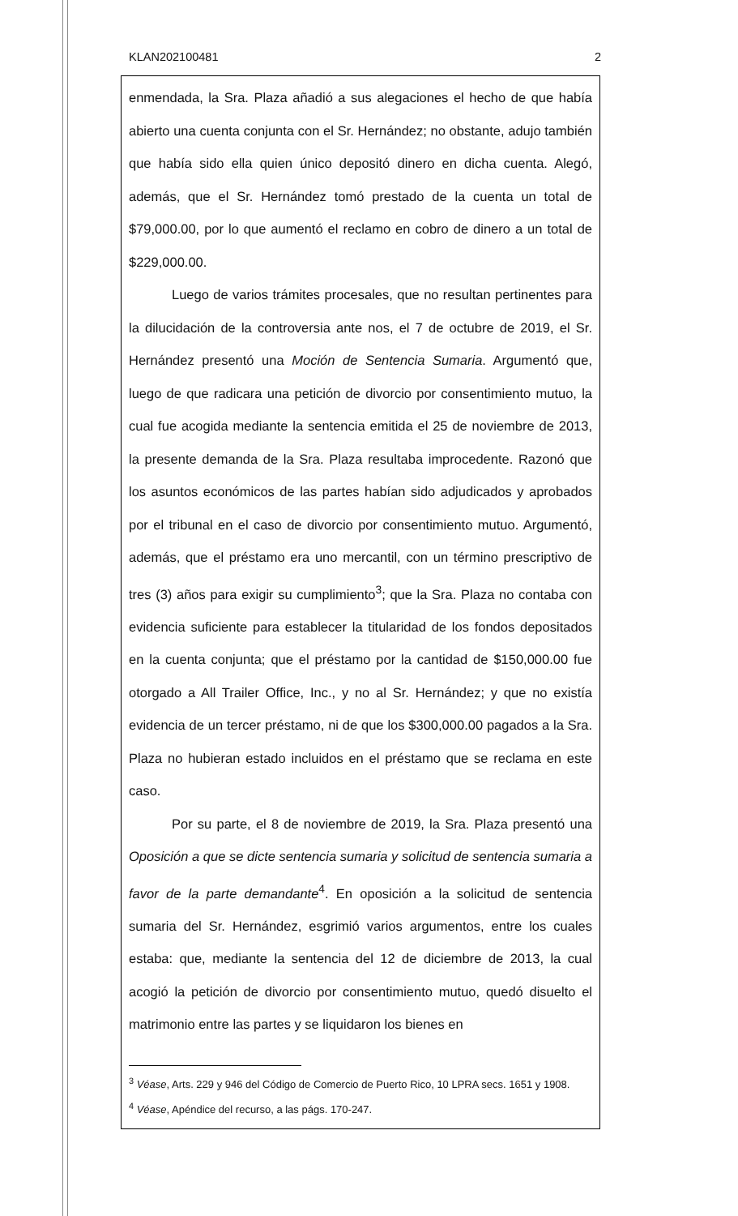KLAN202100481 2
enmendada, la Sra. Plaza añadió a sus alegaciones el hecho de que había abierto una cuenta conjunta con el Sr. Hernández; no obstante, adujo también que había sido ella quien único depositó dinero en dicha cuenta. Alegó, además, que el Sr. Hernández tomó prestado de la cuenta un total de $79,000.00, por lo que aumentó el reclamo en cobro de dinero a un total de $229,000.00.
Luego de varios trámites procesales, que no resultan pertinentes para la dilucidación de la controversia ante nos, el 7 de octubre de 2019, el Sr. Hernández presentó una Moción de Sentencia Sumaria. Argumentó que, luego de que radicara una petición de divorcio por consentimiento mutuo, la cual fue acogida mediante la sentencia emitida el 25 de noviembre de 2013, la presente demanda de la Sra. Plaza resultaba improcedente. Razonó que los asuntos económicos de las partes habían sido adjudicados y aprobados por el tribunal en el caso de divorcio por consentimiento mutuo. Argumentó, además, que el préstamo era uno mercantil, con un término prescriptivo de tres (3) años para exigir su cumplimiento<sup>3</sup>; que la Sra. Plaza no contaba con evidencia suficiente para establecer la titularidad de los fondos depositados en la cuenta conjunta; que el préstamo por la cantidad de $150,000.00 fue otorgado a All Trailer Office, Inc., y no al Sr. Hernández; y que no existía evidencia de un tercer préstamo, ni de que los $300,000.00 pagados a la Sra. Plaza no hubieran estado incluidos en el préstamo que se reclama en este caso.
Por su parte, el 8 de noviembre de 2019, la Sra. Plaza presentó una Oposición a que se dicte sentencia sumaria y solicitud de sentencia sumaria a favor de la parte demandante<sup>4</sup>. En oposición a la solicitud de sentencia sumaria del Sr. Hernández, esgrimió varios argumentos, entre los cuales estaba: que, mediante la sentencia del 12 de diciembre de 2013, la cual acogió la petición de divorcio por consentimiento mutuo, quedó disuelto el matrimonio entre las partes y se liquidaron los bienes en
<sup>3</sup> Véase, Arts. 229 y 946 del Código de Comercio de Puerto Rico, 10 LPRA secs. 1651 y 1908.
<sup>4</sup> Véase, Apéndice del recurso, a las págs. 170-247.